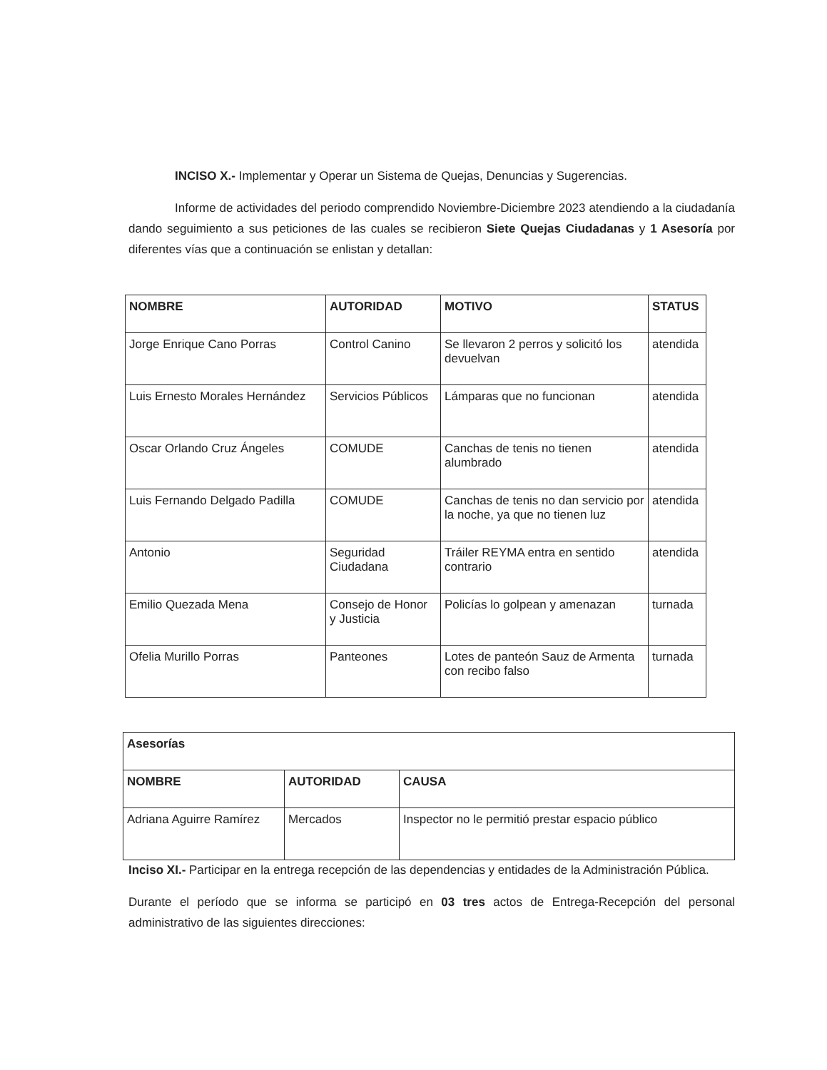INCISO X.- Implementar y Operar un Sistema de Quejas, Denuncias y Sugerencias.
Informe de actividades del periodo comprendido Noviembre-Diciembre 2023 atendiendo a la ciudadanía dando seguimiento a sus peticiones de las cuales se recibieron Siete Quejas Ciudadanas y 1 Asesoría por diferentes vías que a continuación se enlistan y detallan:
| NOMBRE | AUTORIDAD | MOTIVO | STATUS |
| --- | --- | --- | --- |
| Jorge Enrique Cano Porras | Control Canino | Se llevaron 2 perros y solicitó los devuelvan | atendida |
| Luis Ernesto Morales Hernández | Servicios Públicos | Lámparas que no funcionan | atendida |
| Oscar Orlando Cruz Ángeles | COMUDE | Canchas de tenis no tienen alumbrado | atendida |
| Luis Fernando Delgado Padilla | COMUDE | Canchas de tenis no dan servicio por la noche, ya que no tienen luz | atendida |
| Antonio | Seguridad Ciudadana | Tráiler REYMA entra en sentido contrario | atendida |
| Emilio Quezada Mena | Consejo de Honor y Justicia | Policías lo golpean y amenazan | turnada |
| Ofelia Murillo Porras | Panteones | Lotes de panteón Sauz de Armenta con recibo falso | turnada |
| Asesorías | | |
| --- | --- | --- |
| NOMBRE | AUTORIDAD | CAUSA |
| Adriana Aguirre Ramírez | Mercados | Inspector no le permitió prestar espacio público |
Inciso XI.- Participar en la entrega recepción de las dependencias y entidades de la Administración Pública.
Durante el período que se informa se participó en 03 tres actos de Entrega-Recepción del personal administrativo de las siguientes direcciones: